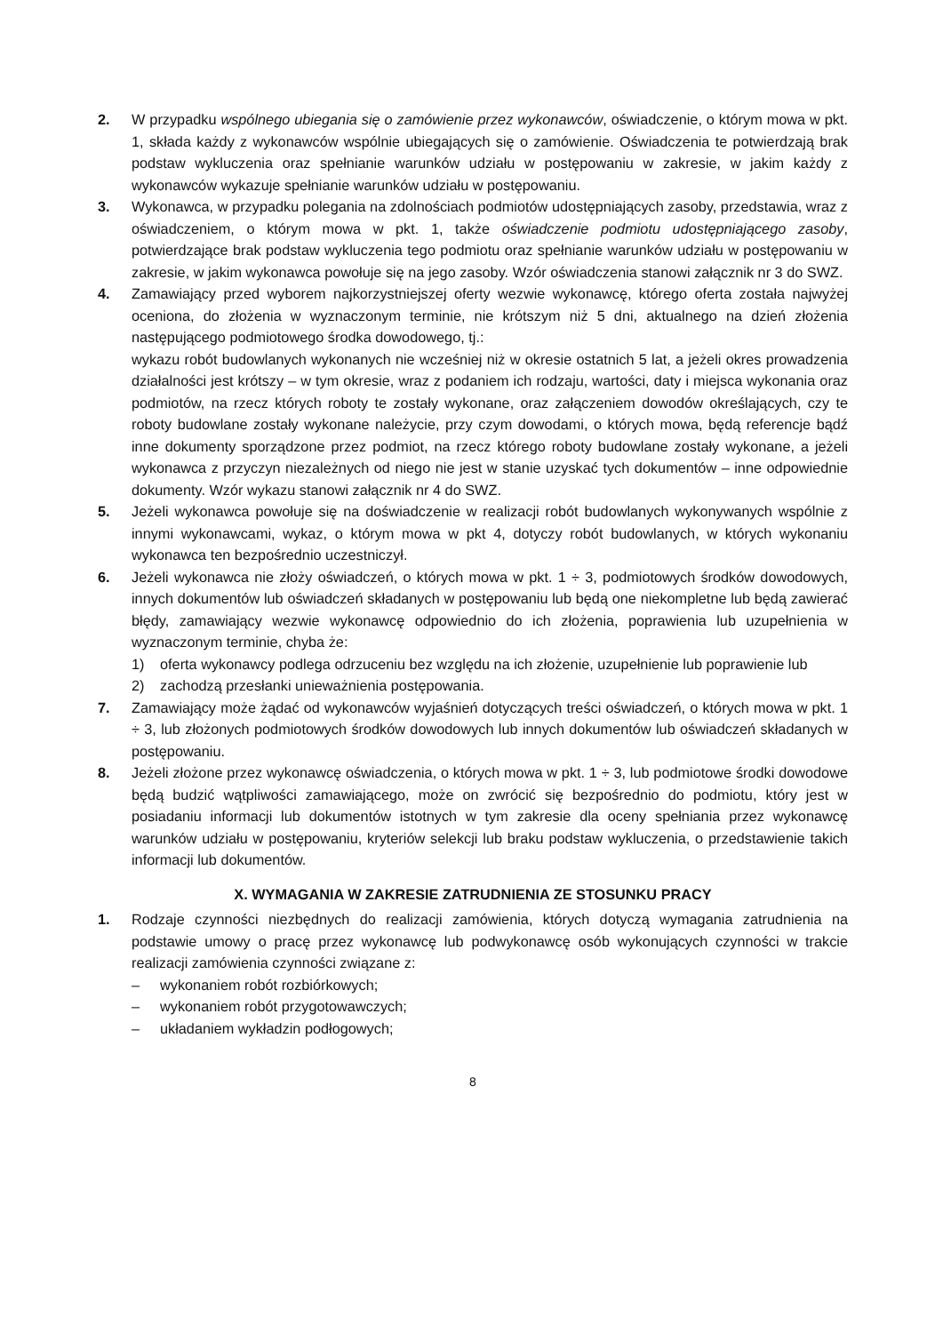2. W przypadku wspólnego ubiegania się o zamówienie przez wykonawców, oświadczenie, o którym mowa w pkt. 1, składa każdy z wykonawców wspólnie ubiegających się o zamówienie. Oświadczenia te potwierdzają brak podstaw wykluczenia oraz spełnianie warunków udziału w postępowaniu w zakresie, w jakim każdy z wykonawców wykazuje spełnianie warunków udziału w postępowaniu.
3. Wykonawca, w przypadku polegania na zdolnościach podmiotów udostępniających zasoby, przedstawia, wraz z oświadczeniem, o którym mowa w pkt. 1, także oświadczenie podmiotu udostępniającego zasoby, potwierdzające brak podstaw wykluczenia tego podmiotu oraz spełnianie warunków udziału w postępowaniu w zakresie, w jakim wykonawca powołuje się na jego zasoby. Wzór oświadczenia stanowi załącznik nr 3 do SWZ.
4. Zamawiający przed wyborem najkorzystniejszej oferty wezwie wykonawcę, którego oferta została najwyżej oceniona, do złożenia w wyznaczonym terminie, nie krótszym niż 5 dni, aktualnego na dzień złożenia następującego podmiotowego środka dowodowego, tj.:
wykazu robót budowlanych wykonanych nie wcześniej niż w okresie ostatnich 5 lat, a jeżeli okres prowadzenia działalności jest krótszy – w tym okresie, wraz z podaniem ich rodzaju, wartości, daty i miejsca wykonania oraz podmiotów, na rzecz których roboty te zostały wykonane, oraz załączeniem dowodów określających, czy te roboty budowlane zostały wykonane należycie, przy czym dowodami, o których mowa, będą referencje bądź inne dokumenty sporządzone przez podmiot, na rzecz którego roboty budowlane zostały wykonane, a jeżeli wykonawca z przyczyn niezależnych od niego nie jest w stanie uzyskać tych dokumentów – inne odpowiednie dokumenty. Wzór wykazu stanowi załącznik nr 4 do SWZ.
5. Jeżeli wykonawca powołuje się na doświadczenie w realizacji robót budowlanych wykonywanych wspólnie z innymi wykonawcami, wykaz, o którym mowa w pkt 4, dotyczy robót budowlanych, w których wykonaniu wykonawca ten bezpośrednio uczestniczył.
6. Jeżeli wykonawca nie złoży oświadczeń, o których mowa w pkt. 1 ÷ 3, podmiotowych środków dowodowych, innych dokumentów lub oświadczeń składanych w postępowaniu lub będą one niekompletne lub będą zawierać błędy, zamawiający wezwie wykonawcę odpowiednio do ich złożenia, poprawienia lub uzupełnienia w wyznaczonym terminie, chyba że:
1) oferta wykonawcy podlega odrzuceniu bez względu na ich złożenie, uzupełnienie lub poprawienie lub
2) zachodzą przesłanki unieważnienia postępowania.
7. Zamawiający może żądać od wykonawców wyjaśnień dotyczących treści oświadczeń, o których mowa w pkt. 1 ÷ 3, lub złożonych podmiotowych środków dowodowych lub innych dokumentów lub oświadczeń składanych w postępowaniu.
8. Jeżeli złożone przez wykonawcę oświadczenia, o których mowa w pkt. 1 ÷ 3, lub podmiotowe środki dowodowe będą budzić wątpliwości zamawiającego, może on zwrócić się bezpośrednio do podmiotu, który jest w posiadaniu informacji lub dokumentów istotnych w tym zakresie dla oceny spełniania przez wykonawcę warunków udziału w postępowaniu, kryteriów selekcji lub braku podstaw wykluczenia, o przedstawienie takich informacji lub dokumentów.
X. WYMAGANIA W ZAKRESIE ZATRUDNIENIA ZE STOSUNKU PRACY
1. Rodzaje czynności niezbędnych do realizacji zamówienia, których dotyczą wymagania zatrudnienia na podstawie umowy o pracę przez wykonawcę lub podwykonawcę osób wykonujących czynności w trakcie realizacji zamówienia czynności związane z:
– wykonaniem robót rozbiórkowych;
– wykonaniem robót przygotowawczych;
– układaniem wykładzin podłogowych;
8